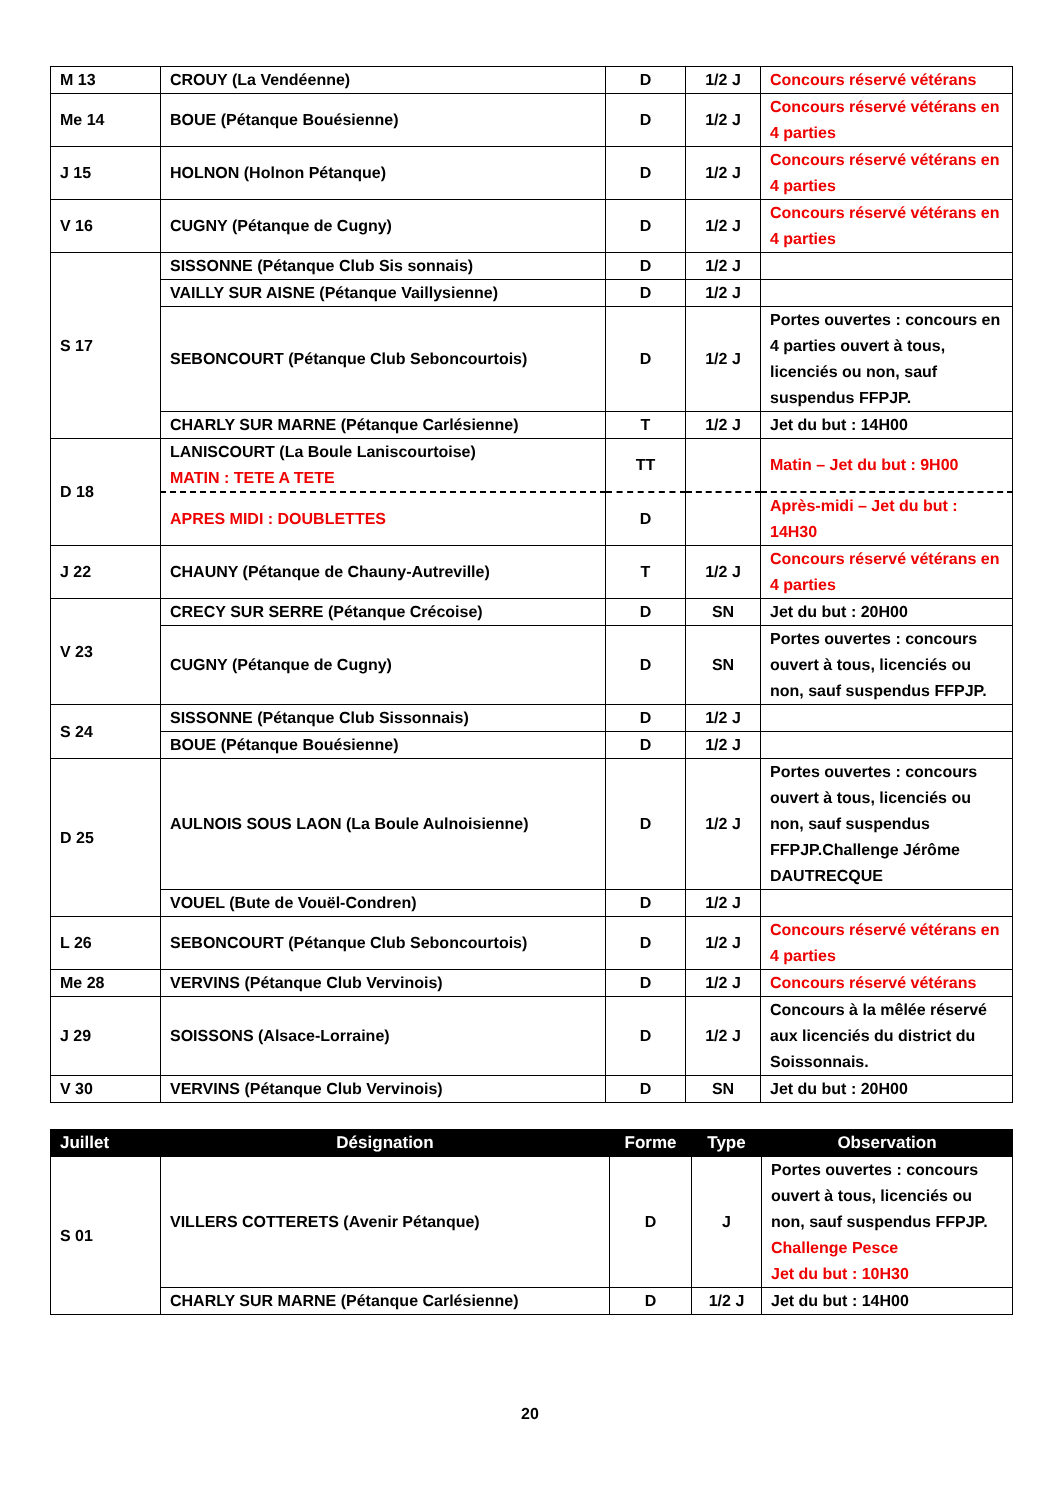| M 13 | CROUY (La Vendéenne) | D | 1/2 J | Concours réservé vétérans |
| Me 14 | BOUE (Pétanque Bouésienne) | D | 1/2 J | Concours réservé vétérans en 4 parties |
| J 15 | HOLNON (Holnon Pétanque) | D | 1/2 J | Concours réservé vétérans en 4 parties |
| V 16 | CUGNY (Pétanque de Cugny) | D | 1/2 J | Concours réservé vétérans en 4 parties |
| S 17 | SISSONNE (Pétanque Club Sis sonnais) | D | 1/2 J | |
| | VAILLY SUR AISNE (Pétanque Vaillysienne) | D | 1/2 J | |
| | SEBONCOURT (Pétanque Club Seboncourtois) | D | 1/2 J | Portes ouvertes : concours en 4 parties ouvert à tous, licenciés ou non, sauf suspendus FFPJP. |
| | CHARLY SUR MARNE (Pétanque Carlésienne) | T | 1/2 J | Jet du but : 14H00 |
| D 18 | LANISCOURT (La Boule Laniscourtoise) MATIN : TETE A TETE | TT | | Matin – Jet du but : 9H00 |
| | APRES MIDI : DOUBLETTES | D | | Après-midi – Jet du but : 14H30 |
| J 22 | CHAUNY (Pétanque de Chauny-Autreville) | T | 1/2 J | Concours réservé vétérans en 4 parties |
| V 23 | CRECY SUR SERRE (Pétanque Crécoise) | D | SN | Jet du but : 20H00 |
| | CUGNY (Pétanque de Cugny) | D | SN | Portes ouvertes : concours ouvert à tous, licenciés ou non, sauf suspendus FFPJP. |
| S 24 | SISSONNE (Pétanque Club Sissonnais) | D | 1/2 J | |
| | BOUE (Pétanque Bouésienne) | D | 1/2 J | |
| D 25 | AULNOIS SOUS LAON (La Boule Aulnoisienne) | D | 1/2 J | Portes ouvertes : concours ouvert à tous, licenciés ou non, sauf suspendus FFPJP.Challenge Jérôme DAUTRECQUE |
| | VOUEL (Bute de Vouël-Condren) | D | 1/2 J | |
| L 26 | SEBONCOURT (Pétanque Club Seboncourtois) | D | 1/2 J | Concours réservé vétérans en 4 parties |
| Me 28 | VERVINS (Pétanque Club Vervinois) | D | 1/2 J | Concours réservé vétérans |
| J 29 | SOISSONS (Alsace-Lorraine) | D | 1/2 J | Concours à la mêlée réservé aux licenciés du district du Soissonnais. |
| V 30 | VERVINS (Pétanque Club Vervinois) | D | SN | Jet du but : 20H00 |
| Juillet | Désignation | Forme | Type | Observation |
| --- | --- | --- | --- | --- |
| S 01 | VILLERS COTTERETS (Avenir Pétanque) | D | J | Portes ouvertes : concours ouvert à tous, licenciés ou non, sauf suspendus FFPJP. Challenge Pesce Jet du but : 10H30 |
| | CHARLY SUR MARNE (Pétanque Carlésienne) | D | 1/2 J | Jet du but : 14H00 |
20